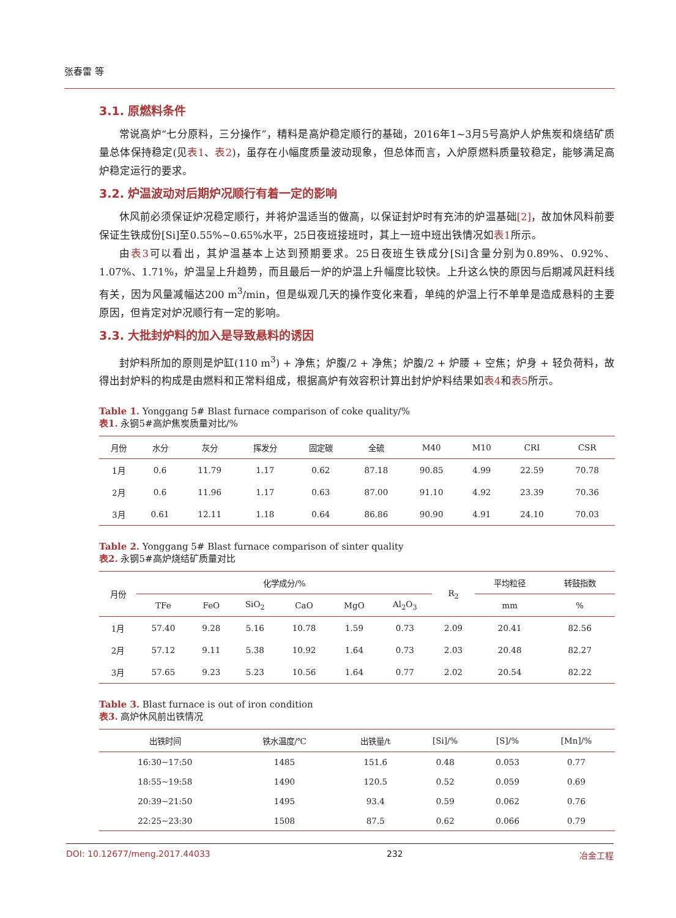张春雷 等
3.1. 原燃料条件
常说高炉“七分原料，三分操作”，精料是高炉稳定顺行的基础，2016年1~3月5号高炉人炉焦炭和烧结矿质量总体保持稳定(见表1、表2)，虽存在小幅度质量波动现象，但总体而言，入炉原燃料质量较稳定，能够满足高炉稳定运行的要求。
3.2. 炉温波动对后期炉况顺行有着一定的影响
休风前必须保证炉况稳定顺行，并将炉温适当的做高，以保证封炉时有充沛的炉温基础[2]，故加休风料前要保证生铁成份[Si]至0.55%~0.65%水平，25日夜班接班时，其上一班中班出铁情况如表1所示。
由表3可以看出，其炉温基本上达到预期要求。25日夜班生铁成分[Si]含量分别为0.89%、0.92%、1.07%、1.71%，炉温呈上升趋势，而且最后一炉的炉温上升幅度比较快。上升这么快的原因与后期减风赶料线有关，因为风量减幅达200 m<sup>3</sup>/min，但是纵观几天的操作变化来看，单纯的炉温上行不单单是造成悬料的主要原因，但肯定对炉况顺行有一定的影响。
3.3. 大批封炉料的加入是导致悬料的诱因
封炉料所加的原则是炉缸(110 m<sup>3</sup>) + 净焦；炉腹/2 + 净焦；炉腹/2 + 炉腰 + 空焦；炉身 + 轻负荷料，故得出封炉料的构成是由燃料和正常料组成，根据高炉有效容积计算出封炉炉料结果如表4和表5所示。
Table 1. Yonggang 5# Blast furnace comparison of coke quality/%
表1. 永钢5#高炉焦炭质量对比/%
| 月份 | 水分 | 灰分 | 挥发分 | 固定碳 | 全硫 | M40 | M10 | CRI | CSR |
| --- | --- | --- | --- | --- | --- | --- | --- | --- | --- |
| 1月 | 0.6 | 11.79 | 1.17 | 0.62 | 87.18 | 90.85 | 4.99 | 22.59 | 70.78 |
| 2月 | 0.6 | 11.96 | 1.17 | 0.63 | 87.00 | 91.10 | 4.92 | 23.39 | 70.36 |
| 3月 | 0.61 | 12.11 | 1.18 | 0.64 | 86.86 | 90.90 | 4.91 | 24.10 | 70.03 |
Table 2. Yonggang 5# Blast furnace comparison of sinter quality
表2. 永钢5#高炉烧结矿质量对比
| 月份 | 化学成分/% | | | | | | R<sub>2</sub> | 平均粒径 | 转鼓指数 |
| --- | --- | --- | --- | --- | --- | --- | --- | --- | --- |
| | TFe | FeO | SiO<sub>2</sub> | CaO | MgO | Al<sub>2</sub>O<sub>3</sub> | | mm | % |
| 1月 | 57.40 | 9.28 | 5.16 | 10.78 | 1.59 | 0.73 | 2.09 | 20.41 | 82.56 |
| 2月 | 57.12 | 9.11 | 5.38 | 10.92 | 1.64 | 0.73 | 2.03 | 20.48 | 82.27 |
| 3月 | 57.65 | 9.23 | 5.23 | 10.56 | 1.64 | 0.77 | 2.02 | 20.54 | 82.22 |
Table 3. Blast furnace is out of iron condition
表3. 高炉休风前出铁情况
| 出铁时间 | 铁水温度/℃ | 出铁量/t | [Si]/% | [S]/% | [Mn]/% |
| --- | --- | --- | --- | --- | --- |
| 16:30~17:50 | 1485 | 151.6 | 0.48 | 0.053 | 0.77 |
| 18:55~19:58 | 1490 | 120.5 | 0.52 | 0.059 | 0.69 |
| 20:39~21:50 | 1495 | 93.4 | 0.59 | 0.062 | 0.76 |
| 22:25~23:30 | 1508 | 87.5 | 0.62 | 0.066 | 0.79 |
DOI: 10.12677/meng.2017.44033 232 冶金工程